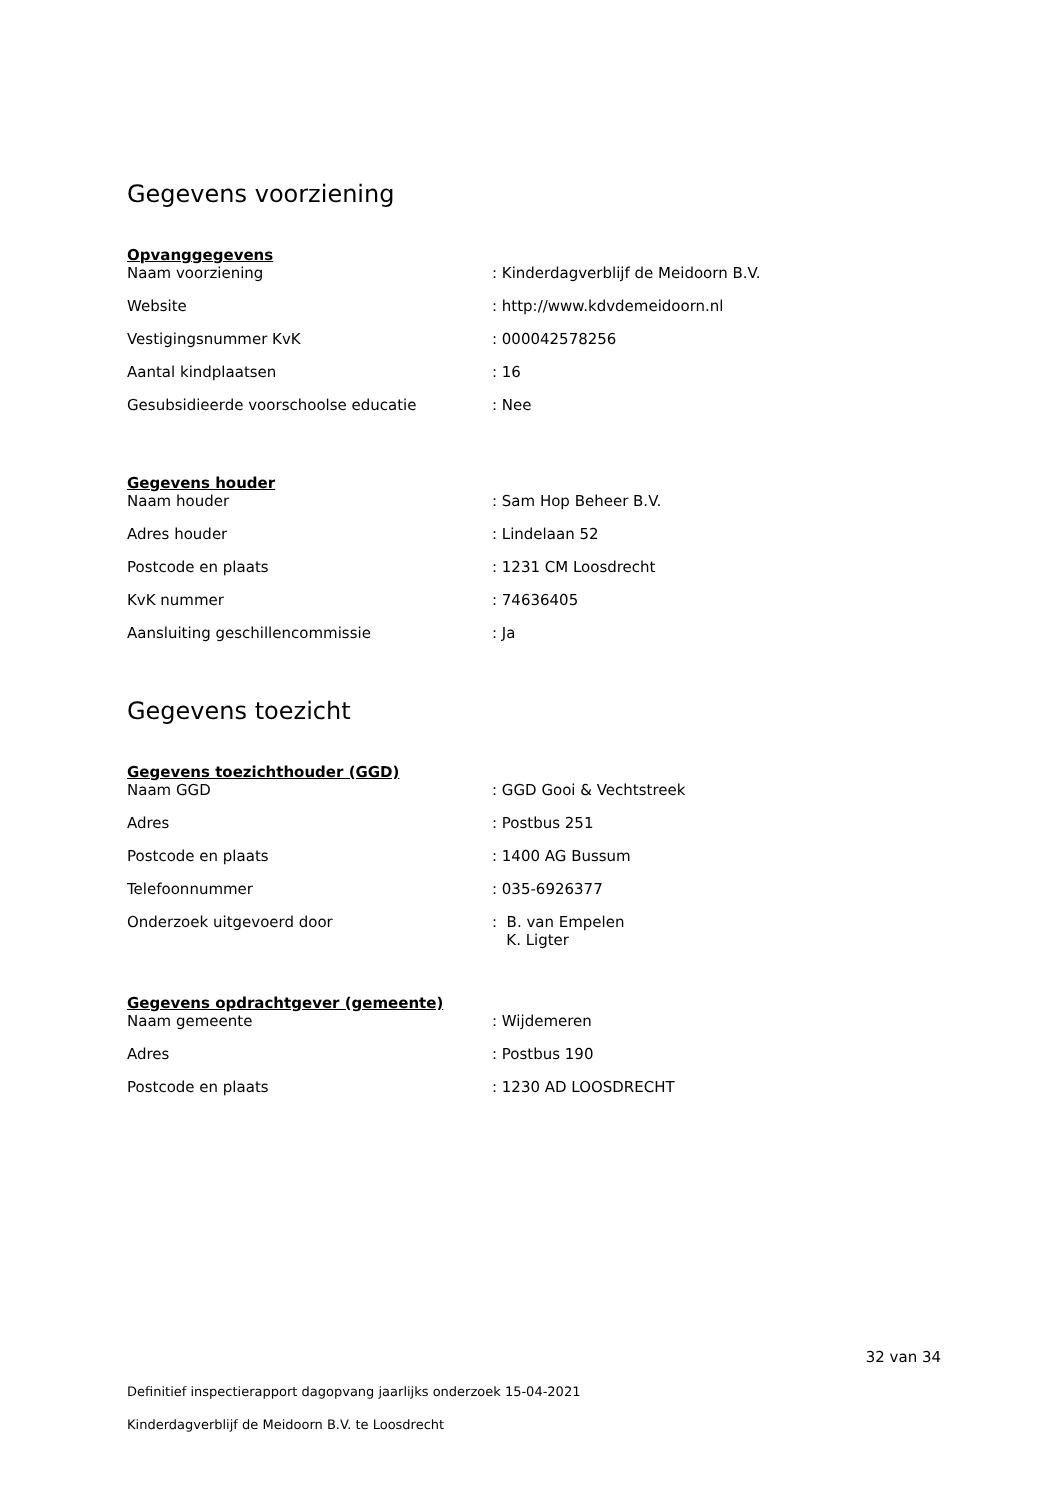Gegevens voorziening
Opvanggegevens
| Naam voorziening | : Kinderdagverblijf de Meidoorn B.V. |
| Website | : http://www.kdvdemeidoorn.nl |
| Vestigingsnummer KvK | : 000042578256 |
| Aantal kindplaatsen | : 16 |
| Gesubsidieerde voorschoolse educatie | : Nee |
Gegevens houder
| Naam houder | : Sam Hop Beheer B.V. |
| Adres houder | : Lindelaan 52 |
| Postcode en plaats | : 1231 CM Loosdrecht |
| KvK nummer | : 74636405 |
| Aansluiting geschillencommissie | : Ja |
Gegevens toezicht
Gegevens toezichthouder (GGD)
| Naam GGD | : GGD Gooi & Vechtstreek |
| Adres | : Postbus 251 |
| Postcode en plaats | : 1400 AG Bussum |
| Telefoonnummer | : 035-6926377 |
| Onderzoek uitgevoerd door | : B. van Empelen K. Ligter |
Gegevens opdrachtgever (gemeente)
| Naam gemeente | : Wijdemeren |
| Adres | : Postbus 190 |
| Postcode en plaats | : 1230 AD LOOSDRECHT |
32 van 34
Definitief inspectierapport dagopvang jaarlijks onderzoek 15-04-2021
Kinderdagverblijf de Meidoorn B.V. te Loosdrecht